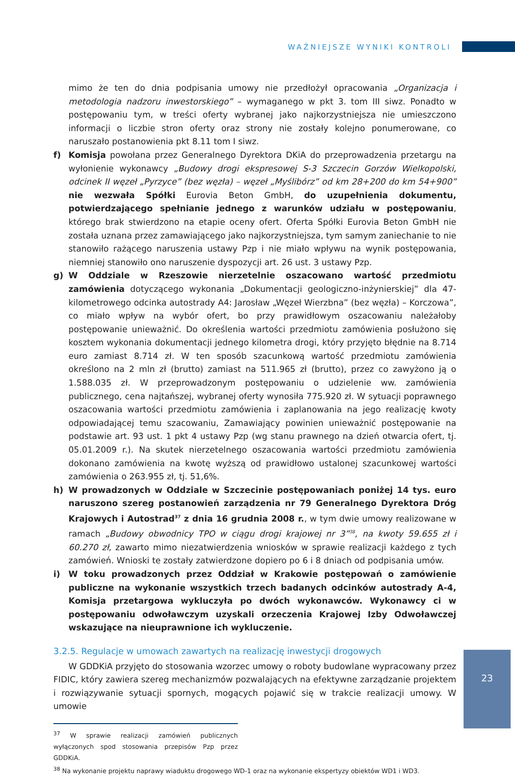WAŻNIEJSZE WYNIKI KONTROLI
mimo że ten do dnia podpisania umowy nie przedłożył opracowania „Organizacja i metodologia nadzoru inwestorskiego” – wymaganego w pkt 3. tom III siwz. Ponadto w postępowaniu tym, w treści oferty wybranej jako najkorzystniejsza nie umieszczono informacji o liczbie stron oferty oraz strony nie zostały kolejno ponumerowane, co naruszało postanowienia pkt 8.11 tom I siwz.
f) Komisja powołana przez Generalnego Dyrektora DKiA do przeprowadzenia przetargu na wyłonienie wykonawcy „Budowy drogi ekspresowej S-3 Szczecin Gorzów Wielkopolski, odcinek II węzeł „Pyrzyce” (bez węzła) – węzeł „Myślibórz” od km 28+200 do km 54+900” nie wezwała Spółki Eurovia Beton GmbH, do uzupełnienia dokumentu, potwierdzającego spełnianie jednego z warunków udziału w postępowaniu, którego brak stwierdzono na etapie oceny ofert. Oferta Spółki Eurovia Beton GmbH nie została uznana przez zamawiającego jako najkorzystniejsza, tym samym zaniechanie to nie stanowiło rażącego naruszenia ustawy Pzp i nie miało wpływu na wynik postępowania, niemniej stanowiło ono naruszenie dyspozycji art. 26 ust. 3 ustawy Pzp.
g) W Oddziale w Rzeszowie nierzetelnie oszacowano wartość przedmiotu zamówienia dotyczącego wykonania „Dokumentacji geologiczno-inżynierskiej” dla 47-kilometrowego odcinka autostrady A4: Jarosław „Węzeł Wierzbna” (bez węzła) – Korczowa”, co miało wpływ na wybór ofert, bo przy prawidłowym oszacowaniu należałoby postępowanie unieważnić. Do określenia wartości przedmiotu zamówienia posłużono się kosztem wykonania dokumentacji jednego kilometra drogi, który przyjęto błędnie na 8.714 euro zamiast 8.714 zł. W ten sposób szacunkową wartość przedmiotu zamówienia określono na 2 mln zł (brutto) zamiast na 511.965 zł (brutto), przez co zawyżono ją o 1.588.035 zł. W przeprowadzonym postępowaniu o udzielenie ww. zamówienia publicznego, cena najtańszej, wybranej oferty wynosiła 775.920 zł. W sytuacji poprawnego oszacowania wartości przedmiotu zamówienia i zaplanowania na jego realizację kwoty odpowiadającej temu szacowaniu, Zamawiający powinien unieważnić postępowanie na podstawie art. 93 ust. 1 pkt 4 ustawy Pzp (wg stanu prawnego na dzień otwarcia ofert, tj. 05.01.2009 r.). Na skutek nierzetelnego oszacowania wartości przedmiotu zamówienia dokonano zamówienia na kwotę wyższą od prawidłowo ustalonej szacunkowej wartości zamówienia o 263.955 zł, tj. 51,6%.
h) W prowadzonych w Oddziale w Szczecinie postępowaniach poniżej 14 tys. euro naruszono szereg postanowień zarządzenia nr 79 Generalnego Dyrektora Dróg Krajowych i Autostrad<sup>37</sup> z dnia 16 grudnia 2008 r., w tym dwie umowy realizowane w ramach „Budowy obwodnicy TPO w ciągu drogi krajowej nr 3”<sup>38</sup>, na kwoty 59.655 zł i 60.270 zł, zawarto mimo niezatwierdzenia wniosków w sprawie realizacji każdego z tych zamówień. Wnioski te zostały zatwierdzone dopiero po 6 i 8 dniach od podpisania umów.
i) W toku prowadzonych przez Oddział w Krakowie postępowań o zamówienie publiczne na wykonanie wszystkich trzech badanych odcinków autostrady A-4, Komisja przetargowa wykluczyła po dwóch wykonawców. Wykonawcy ci w postępowaniu odwoławczym uzyskali orzeczenia Krajowej Izby Odwoławczej wskazujące na nieuprawnione ich wykluczenie.
3.2.5. Regulacje w umowach zawartych na realizację inwestycji drogowych
W GDDKiA przyjęto do stosowania wzorzec umowy o roboty budowlane wypracowany przez FIDIC, który zawiera szereg mechanizmów pozwalających na efektywne zarządzanie projektem i rozwiązywanie sytuacji spornych, mogących pojawić się w trakcie realizacji umowy. W umowie
<sup>37</sup> W sprawie realizacji zamówień publicznych wyłączonych spod stosowania przepisów Pzp przez GDDKiA.
<sup>38</sup> Na wykonanie projektu naprawy wiaduktu drogowego WD-1 oraz na wykonanie ekspertyzy obiektów WD1 i WD3.
23